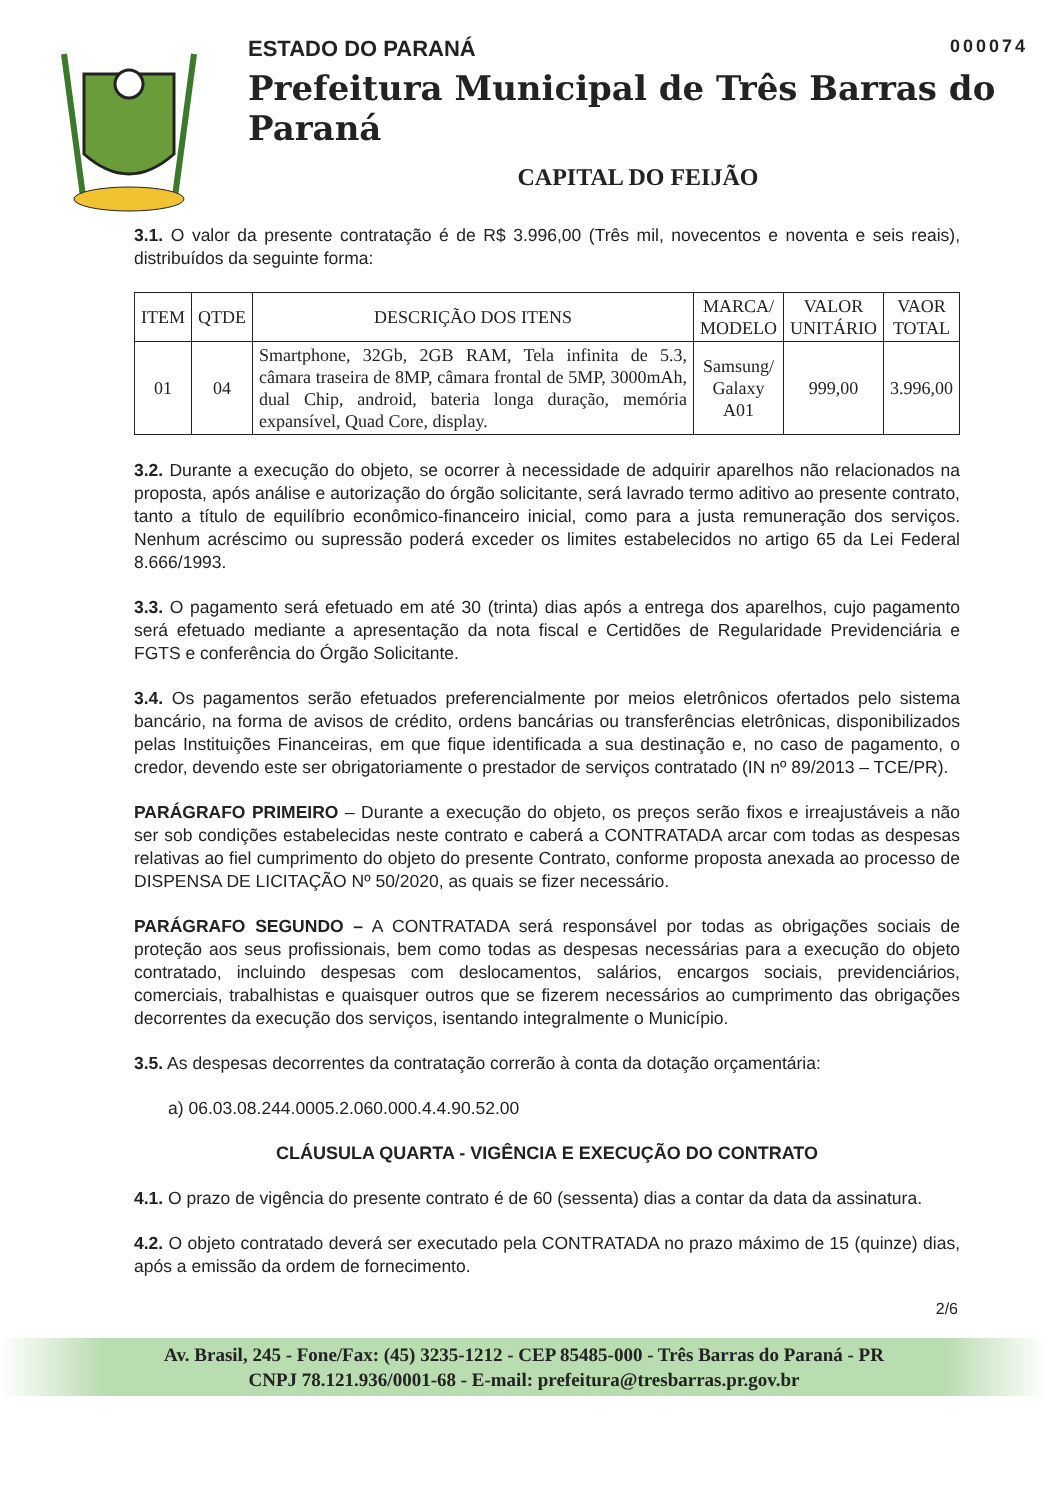ESTADO DO PARANÁ 000074
Prefeitura Municipal de Três Barras do Paraná
CAPITAL DO FEIJÃO
3.1. O valor da presente contratação é de R$ 3.996,00 (Três mil, novecentos e noventa e seis reais), distribuídos da seguinte forma:
| ITEM | QTDE | DESCRIÇÃO DOS ITENS | MARCA/ MODELO | VALOR UNITÁRIO | VAOR TOTAL |
| --- | --- | --- | --- | --- | --- |
| 01 | 04 | Smartphone, 32Gb, 2GB RAM, Tela infinita de 5.3, câmara traseira de 8MP, câmara frontal de 5MP, 3000mAh, dual Chip, android, bateria longa duração, memória expansível, Quad Core, display. | Samsung/ Galaxy A01 | 999,00 | 3.996,00 |
3.2. Durante a execução do objeto, se ocorrer à necessidade de adquirir aparelhos não relacionados na proposta, após análise e autorização do órgão solicitante, será lavrado termo aditivo ao presente contrato, tanto a título de equilíbrio econômico-financeiro inicial, como para a justa remuneração dos serviços. Nenhum acréscimo ou supressão poderá exceder os limites estabelecidos no artigo 65 da Lei Federal 8.666/1993.
3.3. O pagamento será efetuado em até 30 (trinta) dias após a entrega dos aparelhos, cujo pagamento será efetuado mediante a apresentação da nota fiscal e Certidões de Regularidade Previdenciária e FGTS e conferência do Órgão Solicitante.
3.4. Os pagamentos serão efetuados preferencialmente por meios eletrônicos ofertados pelo sistema bancário, na forma de avisos de crédito, ordens bancárias ou transferências eletrônicas, disponibilizados pelas Instituições Financeiras, em que fique identificada a sua destinação e, no caso de pagamento, o credor, devendo este ser obrigatoriamente o prestador de serviços contratado (IN nº 89/2013 – TCE/PR).
PARÁGRAFO PRIMEIRO – Durante a execução do objeto, os preços serão fixos e irreajustáveis a não ser sob condições estabelecidas neste contrato e caberá a CONTRATADA arcar com todas as despesas relativas ao fiel cumprimento do objeto do presente Contrato, conforme proposta anexada ao processo de DISPENSA DE LICITAÇÃO Nº 50/2020, as quais se fizer necessário.
PARÁGRAFO SEGUNDO – A CONTRATADA será responsável por todas as obrigações sociais de proteção aos seus profissionais, bem como todas as despesas necessárias para a execução do objeto contratado, incluindo despesas com deslocamentos, salários, encargos sociais, previdenciários, comerciais, trabalhistas e quaisquer outros que se fizerem necessários ao cumprimento das obrigações decorrentes da execução dos serviços, isentando integralmente o Município.
3.5. As despesas decorrentes da contratação correrão à conta da dotação orçamentária:
a) 06.03.08.244.0005.2.060.000.4.4.90.52.00
CLÁUSULA QUARTA - VIGÊNCIA E EXECUÇÃO DO CONTRATO
4.1. O prazo de vigência do presente contrato é de 60 (sessenta) dias a contar da data da assinatura.
4.2. O objeto contratado deverá ser executado pela CONTRATADA no prazo máximo de 15 (quinze) dias, após a emissão da ordem de fornecimento.
2/6
Av. Brasil, 245 - Fone/Fax: (45) 3235-1212 - CEP 85485-000 - Três Barras do Paraná - PR
CNPJ 78.121.936/0001-68 - E-mail: prefeitura@tresbarras.pr.gov.br